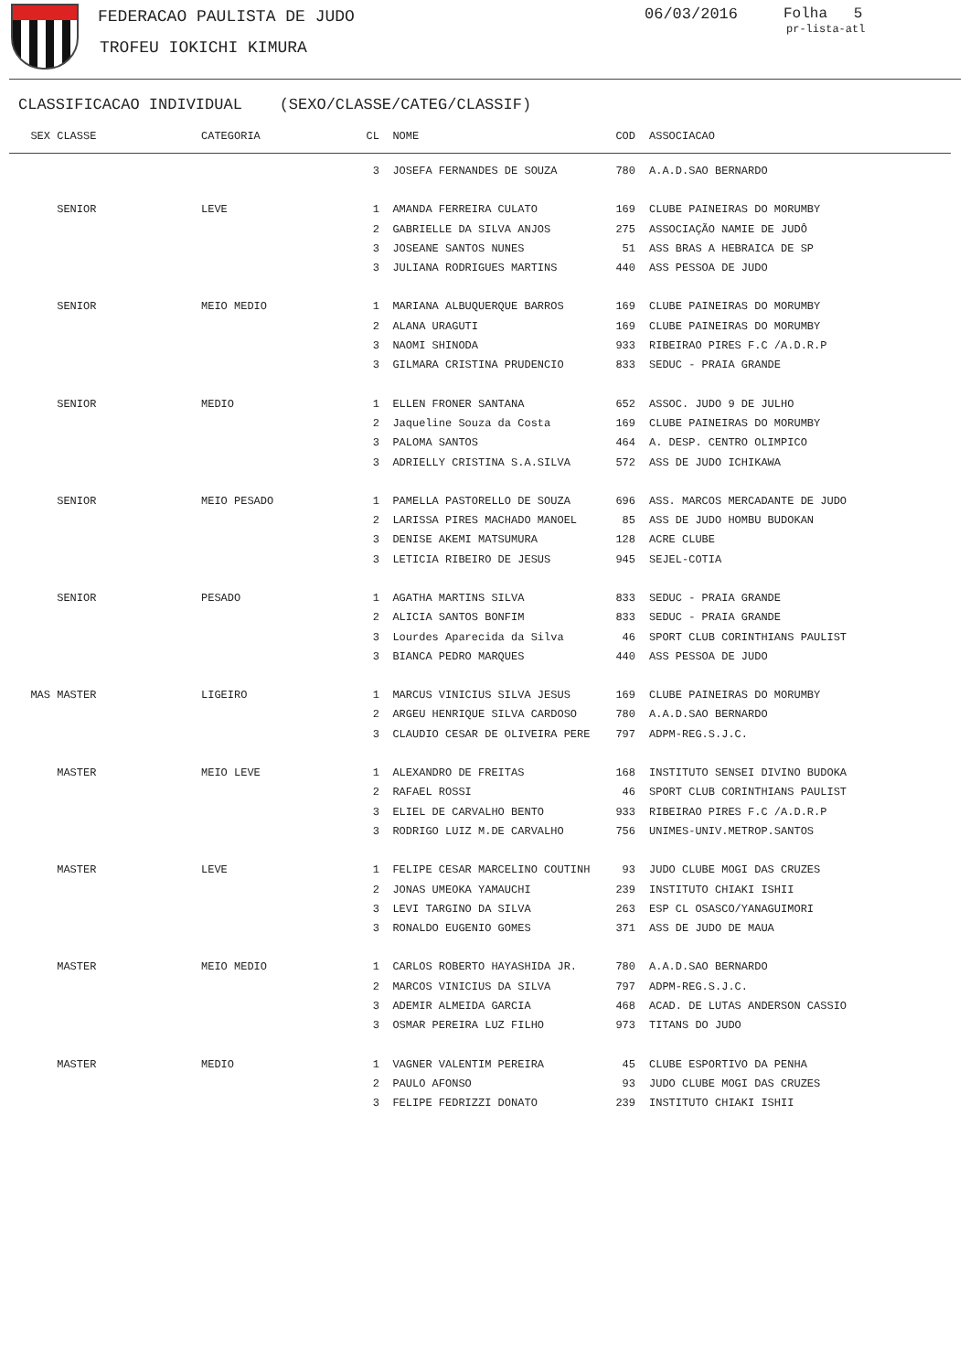FEDERACAO PAULISTA DE JUDO
TROFEU IOKICHI KIMURA
06/03/2016 Folha 5
pr-lista-atl
CLASSIFICACAO INDIVIDUAL (SEXO/CLASSE/CATEG/CLASSIF)
| SEX | CLASSE | CATEGORIA | CL | NOME | COD | | ASSOCIACAO |
| --- | --- | --- | --- | --- | --- | --- | --- |
| | | | 3 | JOSEFA FERNANDES DE SOUZA | 780 | | A.A.D.SAO BERNARDO |
| | SENIOR | LEVE | 1 | AMANDA FERREIRA CULATO | 169 | | CLUBE PAINEIRAS DO MORUMBY |
| | | | 2 | GABRIELLE DA SILVA ANJOS | 275 | | ASSOCIAÇÃO NAMIE DE JUDÔ |
| | | | 3 | JOSEANE SANTOS NUNES | 51 | | ASS BRAS A HEBRAICA DE SP |
| | | | 3 | JULIANA RODRIGUES MARTINS | 440 | | ASS PESSOA DE JUDO |
| | SENIOR | MEIO MEDIO | 1 | MARIANA ALBUQUERQUE BARROS | 169 | | CLUBE PAINEIRAS DO MORUMBY |
| | | | 2 | ALANA URAGUTI | 169 | | CLUBE PAINEIRAS DO MORUMBY |
| | | | 3 | NAOMI SHINODA | 933 | | RIBEIRAO PIRES F.C /A.D.R.P |
| | | | 3 | GILMARA CRISTINA PRUDENCIO | 833 | | SEDUC - PRAIA GRANDE |
| | SENIOR | MEDIO | 1 | ELLEN FRONER SANTANA | 652 | | ASSOC. JUDO 9 DE JULHO |
| | | | 2 | Jaqueline Souza da Costa | 169 | | CLUBE PAINEIRAS DO MORUMBY |
| | | | 3 | PALOMA SANTOS | 464 | | A. DESP. CENTRO OLIMPICO |
| | | | 3 | ADRIELLY CRISTINA S.A.SILVA | 572 | | ASS DE JUDO ICHIKAWA |
| | SENIOR | MEIO PESADO | 1 | PAMELLA PASTORELLO DE SOUZA | 696 | | ASS. MARCOS MERCADANTE DE JUDO |
| | | | 2 | LARISSA PIRES MACHADO MANOEL | 85 | | ASS DE JUDO HOMBU BUDOKAN |
| | | | 3 | DENISE AKEMI MATSUMURA | 128 | | ACRE CLUBE |
| | | | 3 | LETICIA RIBEIRO DE JESUS | 945 | | SEJEL-COTIA |
| | SENIOR | PESADO | 1 | AGATHA MARTINS SILVA | 833 | | SEDUC - PRAIA GRANDE |
| | | | 2 | ALICIA SANTOS BONFIM | 833 | | SEDUC - PRAIA GRANDE |
| | | | 3 | Lourdes Aparecida da Silva | 46 | | SPORT CLUB CORINTHIANS PAULIST |
| | | | 3 | BIANCA PEDRO MARQUES | 440 | | ASS PESSOA DE JUDO |
| MAS | MASTER | LIGEIRO | 1 | MARCUS VINICIUS SILVA JESUS | 169 | | CLUBE PAINEIRAS DO MORUMBY |
| | | | 2 | ARGEU HENRIQUE SILVA CARDOSO | 780 | | A.A.D.SAO BERNARDO |
| | | | 3 | CLAUDIO CESAR DE OLIVEIRA PERE | 797 | | ADPM-REG.S.J.C. |
| | MASTER | MEIO LEVE | 1 | ALEXANDRO DE FREITAS | 168 | | INSTITUTO SENSEI DIVINO BUDOKA |
| | | | 2 | RAFAEL ROSSI | 46 | | SPORT CLUB CORINTHIANS PAULIST |
| | | | 3 | ELIEL DE CARVALHO BENTO | 933 | | RIBEIRAO PIRES F.C /A.D.R.P |
| | | | 3 | RODRIGO LUIZ M.DE CARVALHO | 756 | | UNIMES-UNIV.METROP.SANTOS |
| | MASTER | LEVE | 1 | FELIPE CESAR MARCELINO COUTINH | 93 | | JUDO CLUBE MOGI DAS CRUZES |
| | | | 2 | JONAS UMEOKA YAMAUCHI | 239 | | INSTITUTO CHIAKI ISHII |
| | | | 3 | LEVI TARGINO DA SILVA | 263 | | ESP CL OSASCO/YANAGUIMORI |
| | | | 3 | RONALDO EUGENIO GOMES | 371 | | ASS DE JUDO DE MAUA |
| | MASTER | MEIO MEDIO | 1 | CARLOS ROBERTO HAYASHIDA JR. | 780 | | A.A.D.SAO BERNARDO |
| | | | 2 | MARCOS VINICIUS DA SILVA | 797 | | ADPM-REG.S.J.C. |
| | | | 3 | ADEMIR ALMEIDA GARCIA | 468 | | ACAD. DE LUTAS ANDERSON CASSIO |
| | | | 3 | OSMAR PEREIRA LUZ FILHO | 973 | | TITANS DO JUDO |
| | MASTER | MEDIO | 1 | VAGNER VALENTIM PEREIRA | 45 | | CLUBE ESPORTIVO DA PENHA |
| | | | 2 | PAULO AFONSO | 93 | | JUDO CLUBE MOGI DAS CRUZES |
| | | | 3 | FELIPE FEDRIZZI DONATO | 239 | | INSTITUTO CHIAKI ISHII |